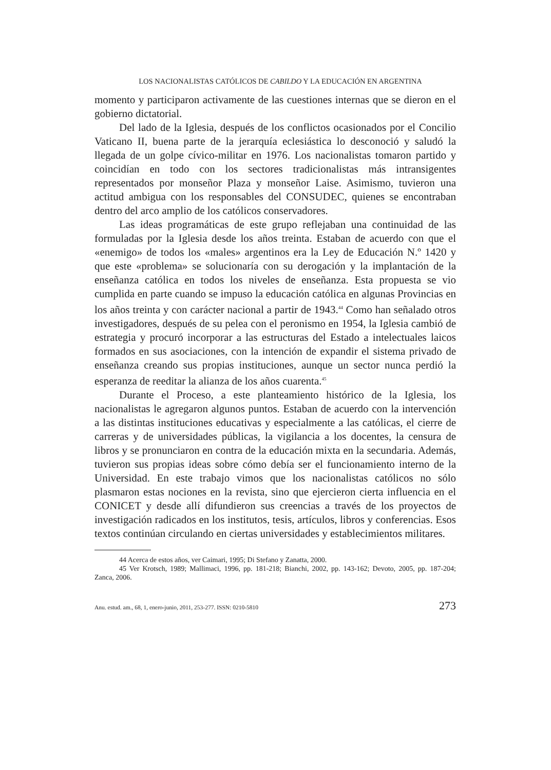LOS NACIONALISTAS CATÓLICOS DE CABILDO Y LA EDUCACIÓN EN ARGENTINA
momento y participaron activamente de las cuestiones internas que se dieron en el gobierno dictatorial.
Del lado de la Iglesia, después de los conflictos ocasionados por el Concilio Vaticano II, buena parte de la jerarquía eclesiástica lo desconoció y saludó la llegada de un golpe cívico-militar en 1976. Los nacionalistas tomaron partido y coincidían en todo con los sectores tradicionalistas más intransigentes representados por monseñor Plaza y monseñor Laise. Asimismo, tuvieron una actitud ambigua con los responsables del CONSUDEC, quienes se encontraban dentro del arco amplio de los católicos conservadores.
Las ideas programáticas de este grupo reflejaban una continuidad de las formuladas por la Iglesia desde los años treinta. Estaban de acuerdo con que el «enemigo» de todos los «males» argentinos era la Ley de Educación N.º 1420 y que este «problema» se solucionaría con su derogación y la implantación de la enseñanza católica en todos los niveles de enseñanza. Esta propuesta se vio cumplida en parte cuando se impuso la educación católica en algunas Provincias en los años treinta y con carácter nacional a partir de 1943.<sup>44</sup> Como han señalado otros investigadores, después de su pelea con el peronismo en 1954, la Iglesia cambió de estrategia y procuró incorporar a las estructuras del Estado a intelectuales laicos formados en sus asociaciones, con la intención de expandir el sistema privado de enseñanza creando sus propias instituciones, aunque un sector nunca perdió la esperanza de reeditar la alianza de los años cuarenta.<sup>45</sup>
Durante el Proceso, a este planteamiento histórico de la Iglesia, los nacionalistas le agregaron algunos puntos. Estaban de acuerdo con la intervención a las distintas instituciones educativas y especialmente a las católicas, el cierre de carreras y de universidades públicas, la vigilancia a los docentes, la censura de libros y se pronunciaron en contra de la educación mixta en la secundaria. Además, tuvieron sus propias ideas sobre cómo debía ser el funcionamiento interno de la Universidad. En este trabajo vimos que los nacionalistas católicos no sólo plasmaron estas nociones en la revista, sino que ejercieron cierta influencia en el CONICET y desde allí difundieron sus creencias a través de los proyectos de investigación radicados en los institutos, tesis, artículos, libros y conferencias. Esos textos continúan circulando en ciertas universidades y establecimientos militares.
44 Acerca de estos años, ver Caimari, 1995; Di Stefano y Zanatta, 2000.
45 Ver Krotsch, 1989; Mallimaci, 1996, pp. 181-218; Bianchi, 2002, pp. 143-162; Devoto, 2005, pp. 187-204; Zanca, 2006.
Anu. estud. am., 68, 1, enero-junio, 2011, 253-277. ISSN: 0210-5810 273